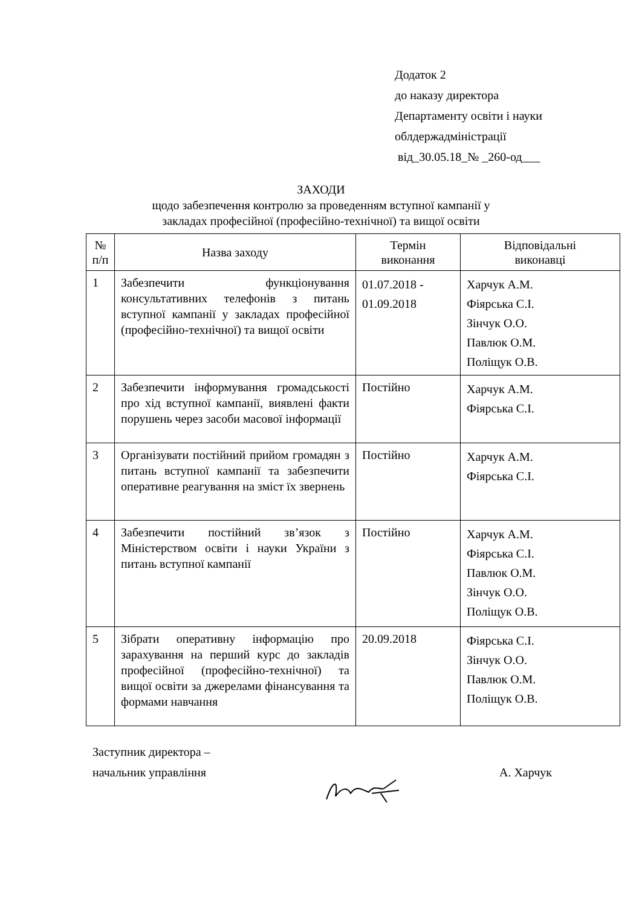Додаток 2
до наказу директора
Департаменту освіти і науки
облдержадміністрації
від_30.05.18_№ _260-од___
ЗАХОДИ
щодо забезпечення контролю за проведенням вступної кампанії у
закладах професійної (професійно-технічної) та вищої освіти
| № п/п | Назва заходу | Термін виконання | Відповідальні виконавці |
| --- | --- | --- | --- |
| 1 | Забезпечити функціонування консультативних телефонів з питань вступної кампанії у закладах професійної (професійно-технічної) та вищої освіти | 01.07.2018 - 01.09.2018 | Харчук А.М. Фіярська С.І. Зінчук О.О. Павлюк О.М. Поліщук О.В. |
| 2 | Забезпечити інформування громадськості про хід вступної кампанії, виявлені факти порушень через засоби масової інформації | Постійно | Харчук А.М. Фіярська С.І. |
| 3 | Організувати постійний прийом громадян з питань вступної кампанії та забезпечити оперативне реагування на зміст їх звернень | Постійно | Харчук А.М. Фіярська С.І. |
| 4 | Забезпечити постійний зв’язок з Міністерством освіти і науки України з питань вступної кампанії | Постійно | Харчук А.М. Фіярська С.І. Павлюк О.М. Зінчук О.О. Поліщук О.В. |
| 5 | Зібрати оперативну інформацію про зарахування на перший курс до закладів професійної (професійно-технічної) та вищої освіти за джерелами фінансування та формами навчання | 20.09.2018 | Фіярська С.І. Зінчук О.О. Павлюк О.М. Поліщук О.В. |
Заступник директора –
начальник управління А. Харчук